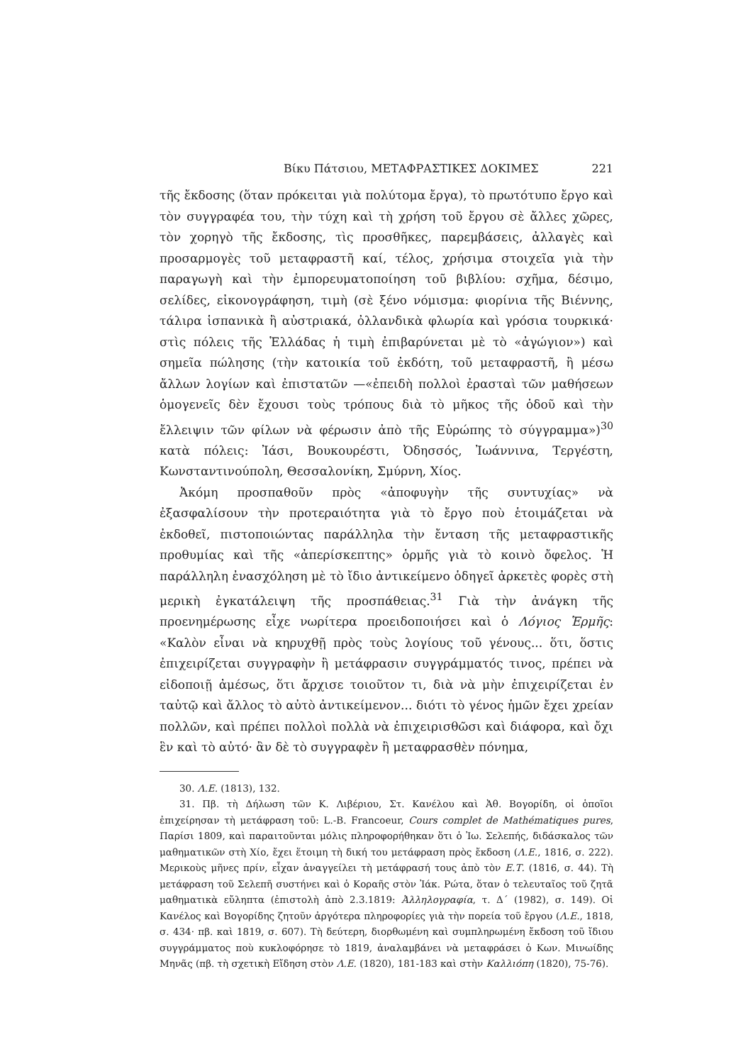Βίκυ Πάτσιου, ΜΕΤΑΦΡΑΣΤΙΚΕΣ ΔΟΚΙΜΕΣ 221
τῆς ἔκδοσης (ὅταν πρόκειται γιὰ πολύτομα ἔργα), τὸ πρωτότυπο ἔργο καὶ τὸν συγγραφέα του, τὴν τύχη καὶ τὴ χρήση τοῦ ἔργου σὲ ἄλλες χῶρες, τὸν χορηγὸ τῆς ἔκδοσης, τὶς προσθῆκες, παρεμβάσεις, ἀλλαγὲς καὶ προσαρμογὲς τοῦ μεταφραστῆ καί, τέλος, χρήσιμα στοιχεῖα γιὰ τὴν παραγωγὴ καὶ τὴν ἐμπορευματοποίηση τοῦ βιβλίου: σχῆμα, δέσιμο, σελίδες, εἰκονογράφηση, τιμὴ (σὲ ξένο νόμισμα: φιορίνια τῆς Βιέννης, τάλιρα ἱσπανικὰ ἢ αὐστριακά, ὀλλανδικὰ φλωρία καὶ γρόσια τουρκικά· στὶς πόλεις τῆς Ἑλλάδας ἡ τιμὴ ἐπιβαρύνεται μὲ τὸ «ἀγώγιον») καὶ σημεῖα πώλησης (τὴν κατοικία τοῦ ἐκδότη, τοῦ μεταφραστῆ, ἢ μέσω ἄλλων λογίων καὶ ἐπιστατῶν —«ἐπειδὴ πολλοὶ ἐρασταὶ τῶν μαθήσεων ὁμογενεῖς δὲν ἔχουσι τοὺς τρόπους διὰ τὸ μῆκος τῆς ὁδοῦ καὶ τὴν ἔλλειψιν τῶν φίλων νὰ φέρωσιν ἀπὸ τῆς Εὐρώπης τὸ σύγγραμμα»)<sup>30</sup> κατὰ πόλεις: Ἰάσι, Βουκουρέστι, Ὀδησσός, Ἰωάννινα, Τεργέστη, Κωνσταντινούπολη, Θεσσαλονίκη, Σμύρνη, Χίος.
Ἀκόμη προσπαθοῦν πρὸς «ἀποφυγὴν τῆς συντυχίας» νὰ ἐξασφαλίσουν τὴν προτεραιότητα γιὰ τὸ ἔργο ποὺ ἑτοιμάζεται νὰ ἐκδοθεῖ, πιστοποιώντας παράλληλα τὴν ἔνταση τῆς μεταφραστικῆς προθυμίας καὶ τῆς «ἀπερίσκεπτης» ὁρμῆς γιὰ τὸ κοινὸ ὄφελος. Ἡ παράλληλη ἐνασχόληση μὲ τὸ ἴδιο ἀντικείμενο ὁδηγεῖ ἀρκετὲς φορὲς στὴ μερικὴ ἐγκατάλειψη τῆς προσπάθειας.<sup>31</sup> Γιὰ τὴν ἀνάγκη τῆς προενημέρωσης εἶχε νωρίτερα προειδοποιήσει καὶ ὁ Λόγιος Ἑρμῆς: «Καλὸν εἶναι νὰ κηρυχθῇ πρὸς τοὺς λογίους τοῦ γένους... ὅτι, ὅστις ἐπιχειρίζεται συγγραφὴν ἢ μετάφρασιν συγγράμματός τινος, πρέπει νὰ εἰδοποιῇ ἀμέσως, ὅτι ἄρχισε τοιοῦτον τι, διὰ νὰ μὴν ἐπιχειρίζεται ἐν ταὐτῷ καὶ ἄλλος τὸ αὐτὸ ἀντικείμενον... διότι τὸ γένος ἡμῶν ἔχει χρείαν πολλῶν, καὶ πρέπει πολλοὶ πολλὰ νὰ ἐπιχειρισθῶσι καὶ διάφορα, καὶ ὄχι ἓν καὶ τὸ αὐτό· ἂν δὲ τὸ συγγραφὲν ἢ μεταφρασθὲν πόνημα,
30. Λ.Ε. (1813), 132.
31. Πβ. τὴ Δήλωση τῶν Κ. Λιβέριου, Στ. Κανέλου καὶ Ἀθ. Βογορίδη, οἱ ὁποῖοι ἐπιχείρησαν τὴ μετάφραση τοῦ: L.-B. Francoeur, Cours complet de Mathématiques pures, Παρίσι 1809, καὶ παραιτοῦνται μόλις πληροφορήθηκαν ὅτι ὁ Ἰω. Σελεπής, διδάσκαλος τῶν μαθηματικῶν στὴ Χίο, ἔχει ἕτοιμη τὴ δική του μετάφραση πρὸς ἔκδοση (Λ.Ε., 1816, σ. 222). Μερικοὺς μῆνες πρίν, εἶχαν ἀναγγείλει τὴ μετάφρασή τους ἀπὸ τὸν Ε.Τ. (1816, σ. 44). Τὴ μετάφραση τοῦ Σελεπῆ συστήνει καὶ ὁ Κοραῆς στὸν Ἰάκ. Ρώτα, ὅταν ὁ τελευταῖος τοῦ ζητᾶ μαθηματικὰ εὔληπτα (ἐπιστολὴ ἀπὸ 2.3.1819: Ἀλληλογραφία, τ. Δ΄ (1982), σ. 149). Οἱ Κανέλος καὶ Βογορίδης ζητοῦν ἀργότερα πληροφορίες γιὰ τὴν πορεία τοῦ ἔργου (Λ.Ε., 1818, σ. 434· πβ. καὶ 1819, σ. 607). Τὴ δεύτερη, διορθωμένη καὶ συμπληρωμένη ἔκδοση τοῦ ἴδιου συγγράμματος ποὺ κυκλοφόρησε τὸ 1819, ἀναλαμβάνει νὰ μεταφράσει ὁ Κων. Μινωίδης Μηνᾶς (πβ. τὴ σχετικὴ Εἴδηση στὸν Λ.Ε. (1820), 181-183 καὶ στὴν Καλλιόπη (1820), 75-76).